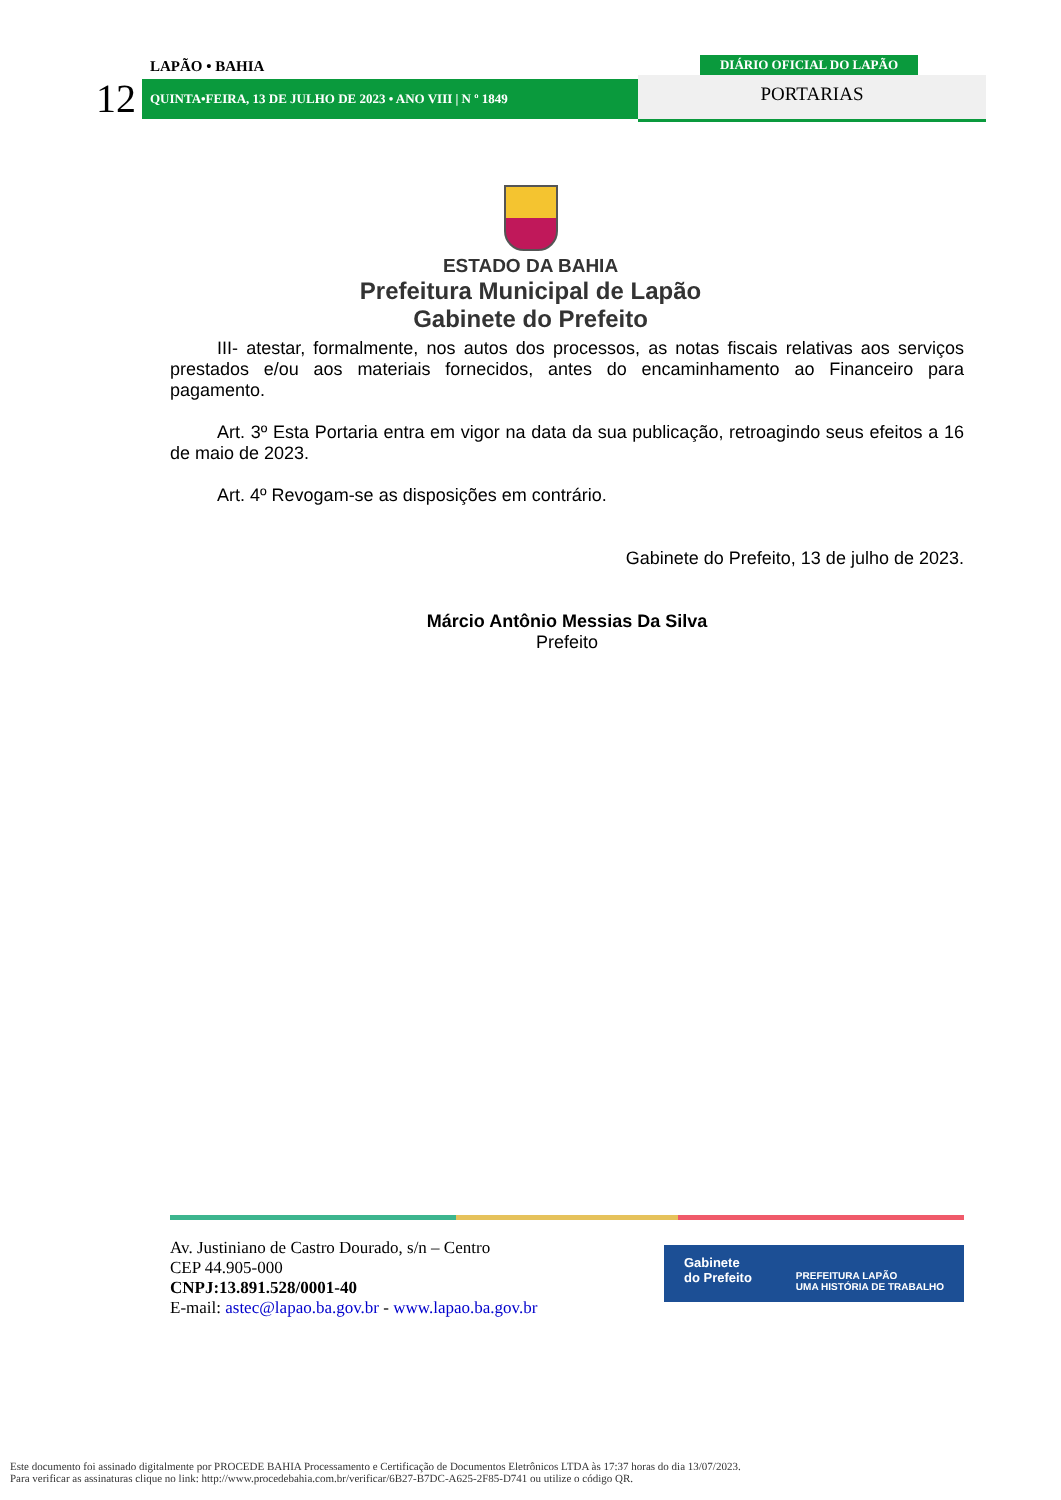LAPÃO • BAHIA
DIÁRIO OFICIAL DO LAPÃO
12
QUINTA•FEIRA, 13 DE JULHO DE 2023 • ANO VIII | N º 1849
PORTARIAS
ESTADO DA BAHIA
Prefeitura Municipal de Lapão
Gabinete do Prefeito
III- atestar, formalmente, nos autos dos processos, as notas fiscais relativas aos serviços prestados e/ou aos materiais fornecidos, antes do encaminhamento ao Financeiro para pagamento.
Art. 3º Esta Portaria entra em vigor na data da sua publicação, retroagindo seus efeitos a 16 de maio de 2023.
Art. 4º Revogam-se as disposições em contrário.
Gabinete do Prefeito, 13 de julho de 2023.
Márcio Antônio Messias Da Silva
Prefeito
Av. Justiniano de Castro Dourado, s/n – Centro
CEP 44.905-000
CNPJ:13.891.528/0001-40
E-mail: astec@lapao.ba.gov.br - www.lapao.ba.gov.br
Gabinete
do Prefeito PREFEITURA LAPÃO
UMA HISTÓRIA DE TRABALHO
Este documento foi assinado digitalmente por PROCEDE BAHIA Processamento e Certificação de Documentos Eletrônicos LTDA às 17:37 horas do dia 13/07/2023.
Para verificar as assinaturas clique no link: http://www.procedebahia.com.br/verificar/6B27-B7DC-A625-2F85-D741 ou utilize o código QR.